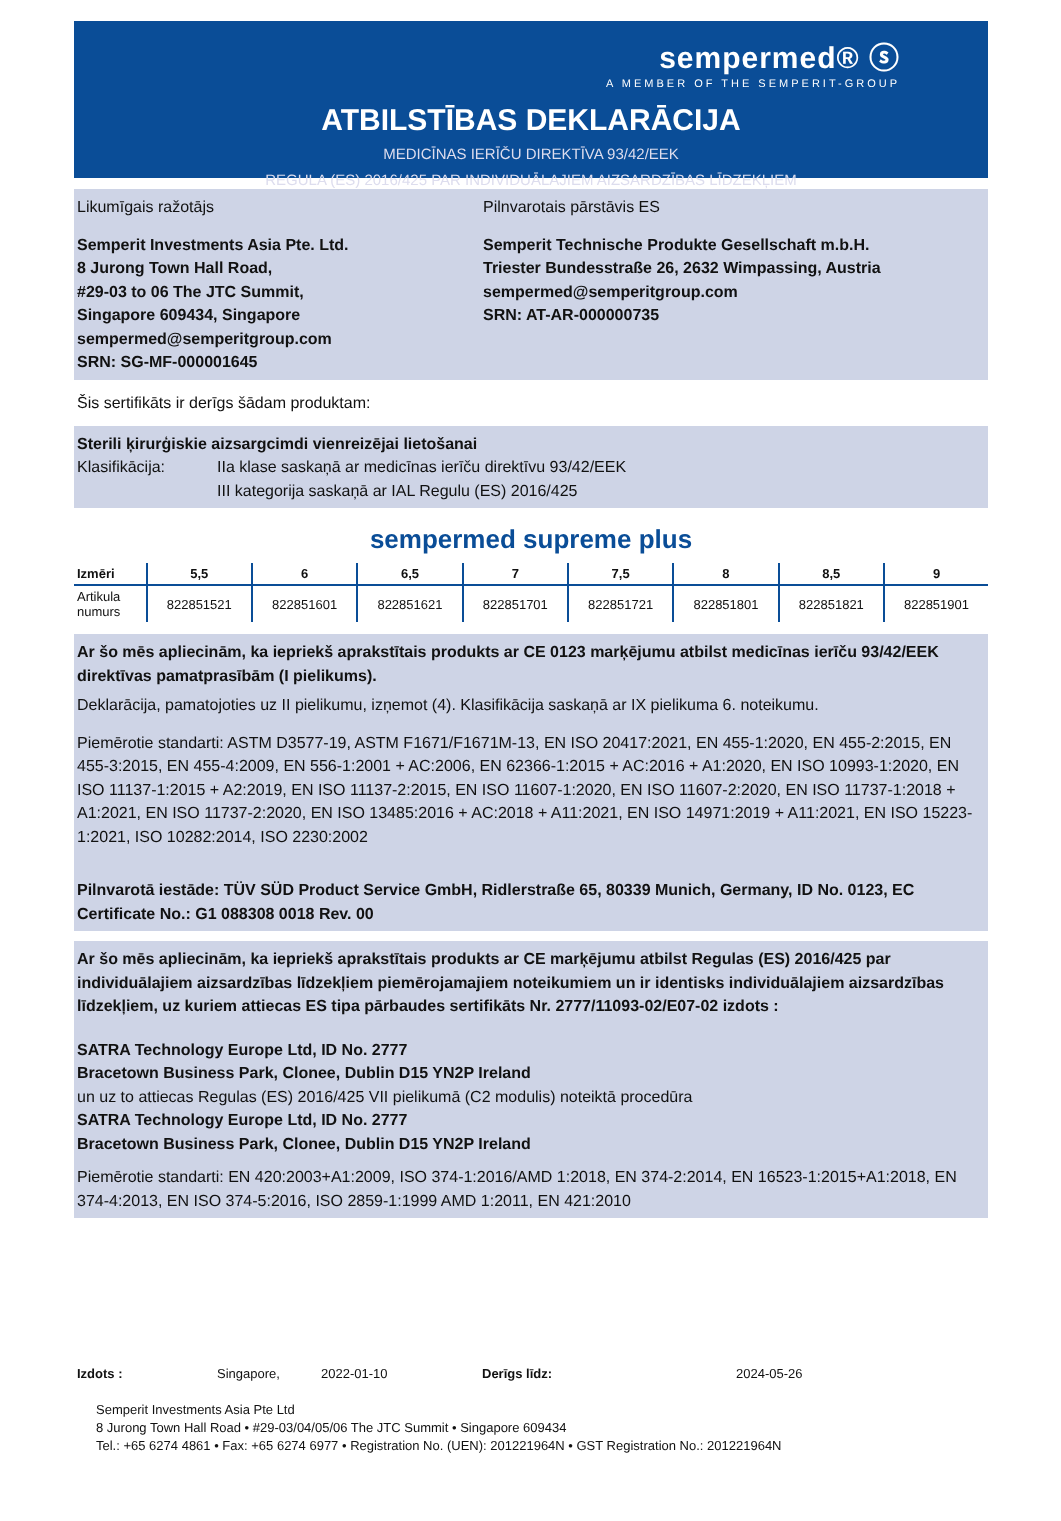sempermed® ⓢ
A MEMBER OF THE SEMPERIT-GROUP
ATBILSTĪBAS DEKLARĀCIJA
MEDICĪNAS IERĪČU DIREKTĪVA 93/42/EEK
REGULA (ES) 2016/425 PAR INDIVIDUĀLAJIEM AIZSARDZĪBAS LĪDZEKĻIEM
Likumīgais ražotājs Pilnvarotais pārstāvis ES
Semperit Investments Asia Pte. Ltd.
8 Jurong Town Hall Road,
#29-03 to 06 The JTC Summit,
Singapore 609434, Singapore
sempermed@semperitgroup.com
SRN: SG-MF-000001645
Semperit Technische Produkte Gesellschaft m.b.H.
Triester Bundesstraße 26, 2632 Wimpassing, Austria
sempermed@semperitgroup.com
SRN: AT-AR-000000735
Šis sertifikāts ir derīgs šādam produktam:
Sterili ķirurģiskie aizsargcimdi vienreizējai lietošanai
Klasifikācija: IIa klase saskaņā ar medicīnas ierīču direktīvu 93/42/EEK
III kategorija saskaņā ar IAL Regulu (ES) 2016/425
sempermed supreme plus
| Izmēri | 5,5 | 6 | 6,5 | 7 | 7,5 | 8 | 8,5 | 9 |
| --- | --- | --- | --- | --- | --- | --- | --- | --- |
| Artikula numurs | 822851521 | 822851601 | 822851621 | 822851701 | 822851721 | 822851801 | 822851821 | 822851901 |
Ar šo mēs apliecinām, ka iepriekš aprakstītais produkts ar CE 0123 marķējumu atbilst medicīnas ierīču 93/42/EEK direktīvas pamatprasībām (I pielikums).
Deklarācija, pamatojoties uz II pielikumu, izņemot (4). Klasifikācija saskaņā ar IX pielikuma 6. noteikumu.
Piemērotie standarti: ASTM D3577-19, ASTM F1671/F1671M-13, EN ISO 20417:2021, EN 455-1:2020, EN 455-2:2015, EN 455-3:2015, EN 455-4:2009, EN 556-1:2001 + AC:2006, EN 62366-1:2015 + AC:2016 + A1:2020, EN ISO 10993-1:2020, EN ISO 11137-1:2015 + A2:2019, EN ISO 11137-2:2015, EN ISO 11607-1:2020, EN ISO 11607-2:2020, EN ISO 11737-1:2018 + A1:2021, EN ISO 11737-2:2020, EN ISO 13485:2016 + AC:2018 + A11:2021, EN ISO 14971:2019 + A11:2021, EN ISO 15223-1:2021, ISO 10282:2014, ISO 2230:2002
Pilnvarotā iestāde: TÜV SÜD Product Service GmbH, Ridlerstraße 65, 80339 Munich, Germany, ID No. 0123, EC Certificate No.: G1 088308 0018 Rev. 00
Ar šo mēs apliecinām, ka iepriekš aprakstītais produkts ar CE marķējumu atbilst Regulas (ES) 2016/425 par individuālajiem aizsardzības līdzekļiem piemērojamajiem noteikumiem un ir identisks individuālajiem aizsardzības līdzekļiem, uz kuriem attiecas ES tipa pārbaudes sertifikāts Nr. 2777/11093-02/E07-02 izdots :
SATRA Technology Europe Ltd, ID No. 2777
Bracetown Business Park, Clonee, Dublin D15 YN2P Ireland
un uz to attiecas Regulas (ES) 2016/425 VII pielikumā (C2 modulis) noteiktā procedūra
SATRA Technology Europe Ltd, ID No. 2777
Bracetown Business Park, Clonee, Dublin D15 YN2P Ireland
Piemērotie standarti: EN 420:2003+A1:2009, ISO 374-1:2016/AMD 1:2018, EN 374-2:2014, EN 16523-1:2015+A1:2018, EN 374-4:2013, EN ISO 374-5:2016, ISO 2859-1:1999 AMD 1:2011, EN 421:2010
Izdots : Singapore, 2022-01-10 Derīgs līdz: 2024-05-26
Semperit Investments Asia Pte Ltd
8 Jurong Town Hall Road • #29-03/04/05/06 The JTC Summit • Singapore 609434
Tel.: +65 6274 4861 • Fax: +65 6274 6977 • Registration No. (UEN): 201221964N • GST Registration No.: 201221964N